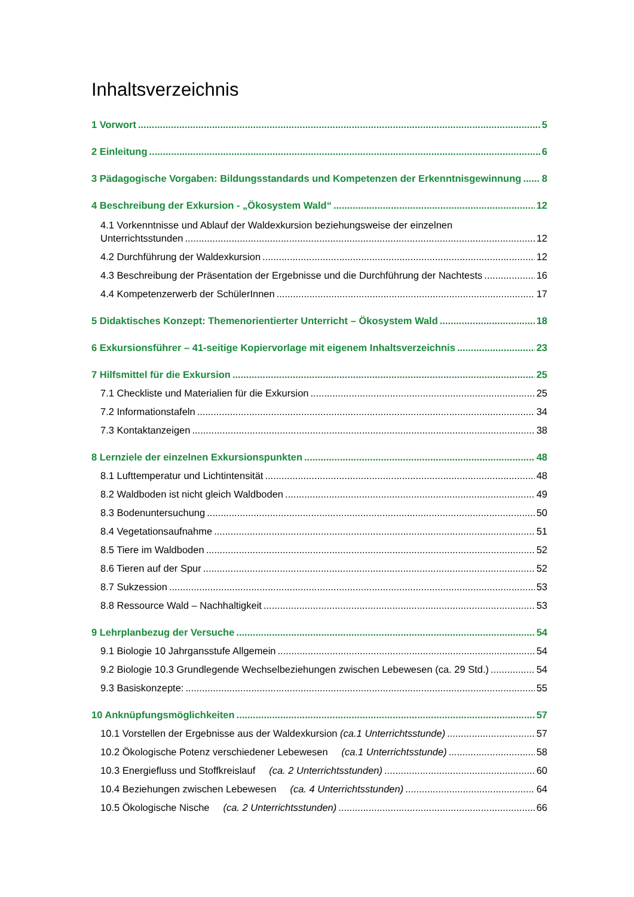Inhaltsverzeichnis
1 Vorwort 5
2 Einleitung 6
3 Pädagogische Vorgaben: Bildungsstandards und Kompetenzen der Erkenntnisgewinnung 8
4 Beschreibung der Exkursion - „Ökosystem Wald“ 12
4.1 Vorkenntnisse und Ablauf der Waldexkursion beziehungsweise der einzelnen
Unterrichtsstunden 12
4.2 Durchführung der Waldexkursion 12
4.3 Beschreibung der Präsentation der Ergebnisse und die Durchführung der Nachtests 16
4.4 Kompetenzerwerb der SchülerInnen 17
5 Didaktisches Konzept: Themenorientierter Unterricht – Ökosystem Wald 18
6 Exkursionsführer – 41-seitige Kopiervorlage mit eigenem Inhaltsverzeichnis 23
7 Hilfsmittel für die Exkursion 25
7.1 Checkliste und Materialien für die Exkursion 25
7.2 Informationstafeln 34
7.3 Kontaktanzeigen 38
8 Lernziele der einzelnen Exkursionspunkten 48
8.1 Lufttemperatur und Lichtintensität 48
8.2 Waldboden ist nicht gleich Waldboden 49
8.3 Bodenuntersuchung 50
8.4 Vegetationsaufnahme 51
8.5 Tiere im Waldboden 52
8.6 Tieren auf der Spur 52
8.7 Sukzession 53
8.8 Ressource Wald – Nachhaltigkeit 53
9 Lehrplanbezug der Versuche 54
9.1 Biologie 10 Jahrgansstufe Allgemein 54
9.2 Biologie 10.3 Grundlegende Wechselbeziehungen zwischen Lebewesen (ca. 29 Std.) 54
9.3 Basiskonzepte: 55
10 Anknüpfungsmöglichkeiten 57
10.1 Vorstellen der Ergebnisse aus der Waldexkursion (ca.1 Unterrichtsstunde) 57
10.2 Ökologische Potenz verschiedener Lebewesen (ca.1 Unterrichtsstunde) 58
10.3 Energiefluss und Stoffkreislauf (ca. 2 Unterrichtsstunden) 60
10.4 Beziehungen zwischen Lebewesen (ca. 4 Unterrichtsstunden) 64
10.5 Ökologische Nische (ca. 2 Unterrichtsstunden) 66